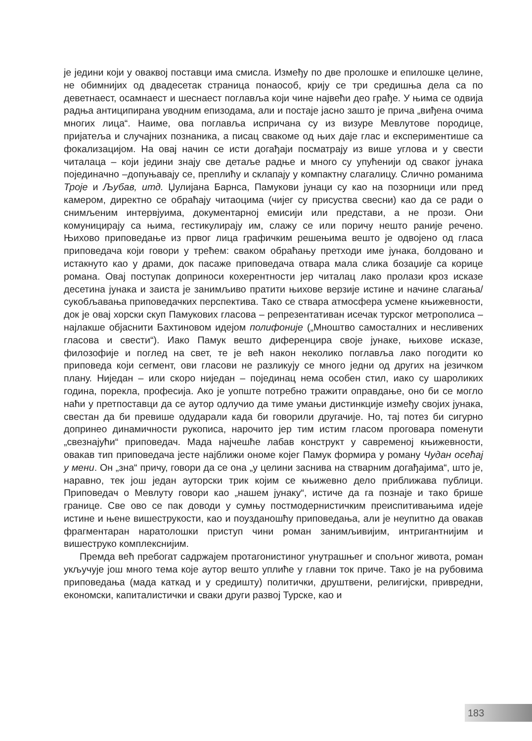је једини који у оваквој поставци има смисла. Између по две пролошке и епилошке целине, не обимнијих од двадесетак страница понаособ, крију се три средишња дела са по деветнаест, осамнаест и шеснаест поглавља који чине највећи део грађе. У њима се одвија радња антиципирана уводним епизодама, али и постаје јасно зашто је прича „виђена очима многих лица“. Наиме, ова поглавља испричана су из визуре Мевлутове породице, пријатеља и случајних познаника, а писац свакоме од њих даје глас и експериментише са фокализацијом. На овај начин се исти догађаји посматрају из више углова и у свести читалаца – који једини знају све детаље радње и много су упућенији од сваког јунака појединачно –допуњавају се, преплићу и склапају у компактну слагалицу. Слично романима Троје и Љубав, итд. Џулијана Барнса, Памукови јунаци су као на позорници или пред камером, директно се обраћају читаоцима (чијег су присуства свесни) као да се ради о снимљеним интервјуима, документарној емисији или представи, а не прози. Они комуницирају са њима, гестикулирају им, слажу се или поричу нешто раније речено. Њихово приповедање из првог лица графичким решењима вешто је одвојено од гласа приповедача који говори у трећем: сваком обраћању претходи име јунака, болдовано и истакнуто као у драми, док пасаже приповедача отвара мала слика бозаџије са корице романа. Овај поступак доприноси кохерентности јер читалац лако пролази кроз исказе десетина јунака и заиста је занимљиво пратити њихове верзије истине и начине слагања/сукобљавања приповедачких перспектива. Тако се ствара атмосфера усмене књижевности, док је овај хорски скуп Памукових гласова – репрезентативан исечак турског метрополиса – најлакше објаснити Бахтиновом идејом полифоније („Мноштво самосталних и несливених гласова и свести“). Иако Памук вешто диференцира своје јунаке, њихове исказе, филозофије и поглед на свет, те је већ након неколико поглавља лако погодити ко приповеда који сегмент, ови гласови не разликују се много једни од других на језичком плану. Ниједан – или скоро ниједан – појединац нема особен стил, иако су шароликих година, порекла, професија. Ако је уопште потребно тражити оправдање, оно би се могло наћи у претпоставци да се аутор одлучио да тиме умањи дистинкције између својих јунака, свестан да би превише одударали када би говорили другачије. Но, тај потез би сигурно допринео динамичности рукописа, нарочито јер тим истим гласом проговара поменути „свезнајући“ приповедач. Мада најчешће лабав конструкт у савременој књижевности, овакав тип приповедача јесте најближи ономе којег Памук формира у роману Чудан осећај у мени. Он „зна“ причу, говори да се она „у целини заснива на стварним догађајима“, што је, наравно, тек још један ауторски трик којим се књижевно дело приближава публици. Приповедач о Мевлуту говори као „нашем јунаку“, истиче да га познаје и тако брише границе. Све ово се пак доводи у сумњу постмодернистичким преиспитивањима идеје истине и њене вишеструкости, као и поузданошћу приповедања, али је неупитно да овакав фрагментаран наратолошки приступ чини роман занимљивијим, интригантнијим и вишеструко комплекснијим.
Премда већ пребогат садржајем протагонистиног унутрашњег и спољног живота, роман укључује још много тема које аутор вешто уплиће у главни ток приче. Тако је на рубовима приповедања (мада каткад и у средишту) политички, друштвени, религијски, привредни, економски, капиталистички и сваки други развој Турске, као и
183